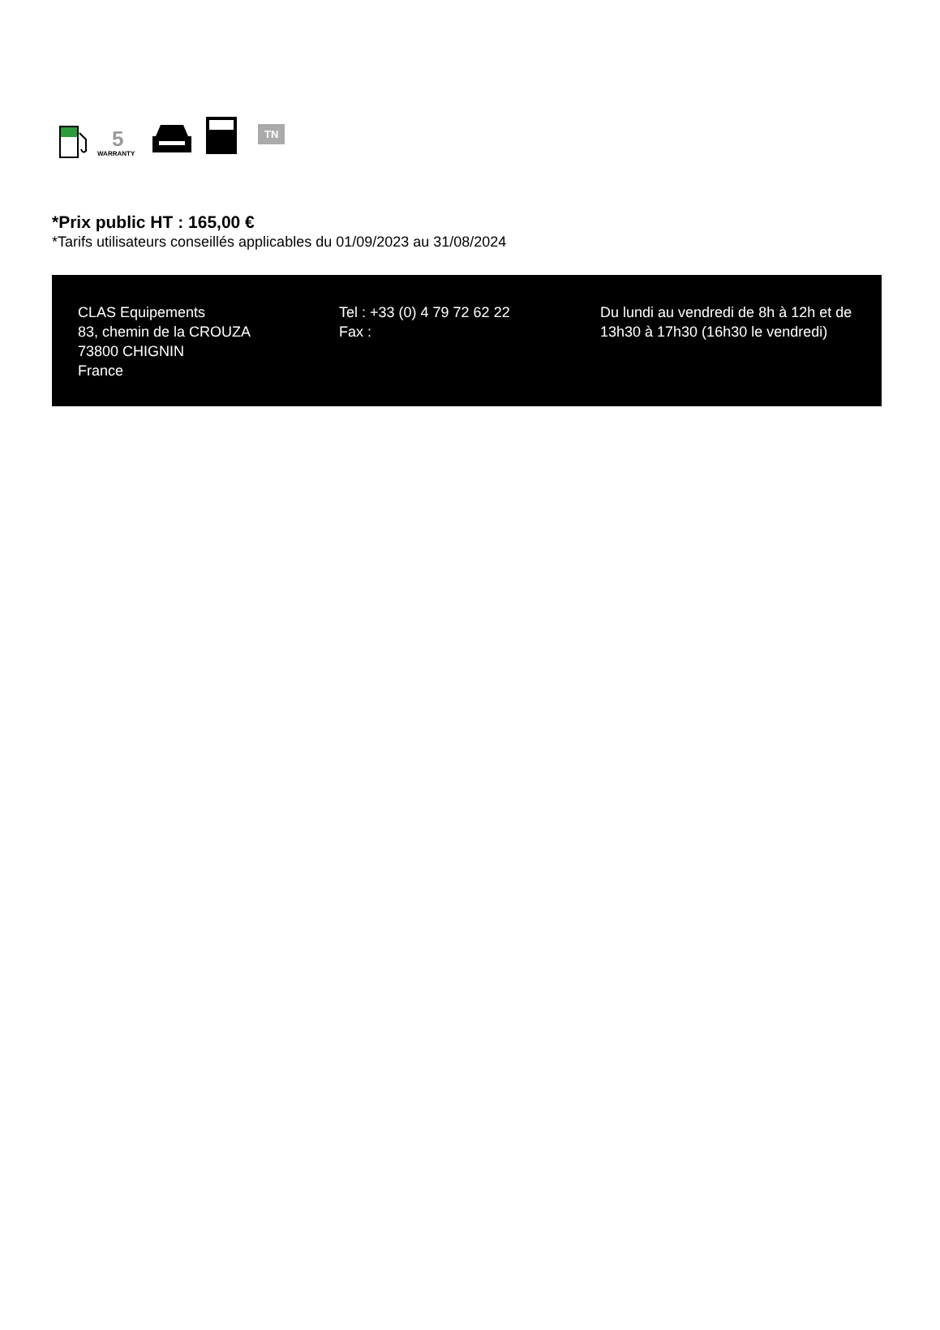5
WARRANTY
TN
*Prix public HT : 165,00 €
*Tarifs utilisateurs conseillés applicables du 01/09/2023 au 31/08/2024
CLAS Equipements
83, chemin de la CROUZA
73800 CHIGNIN
France
Tel : +33 (0) 4 79 72 62 22
Fax :
Du lundi au vendredi de 8h à 12h et de 13h30 à 17h30 (16h30 le vendredi)